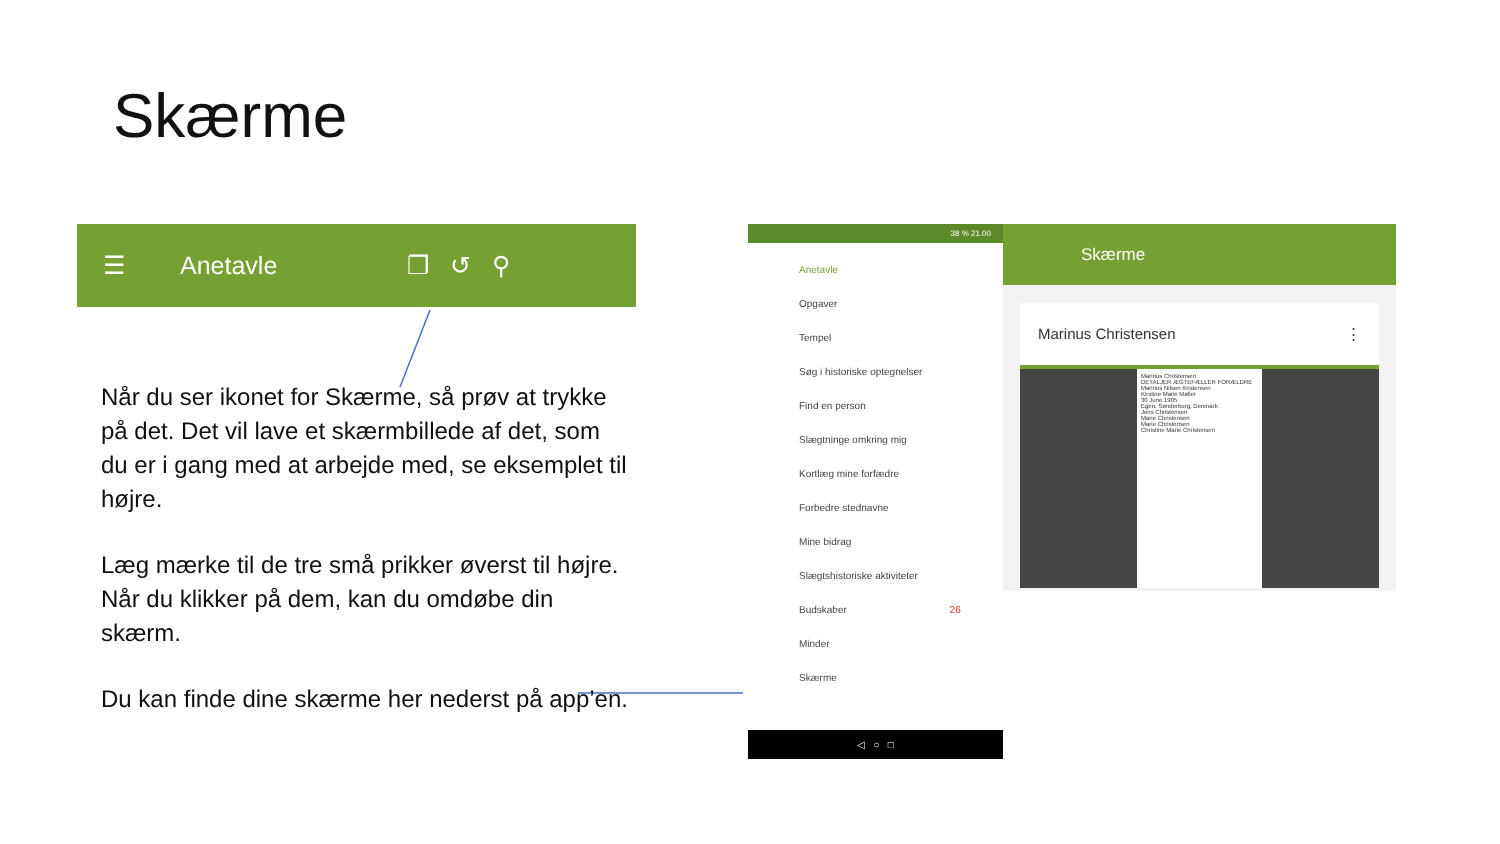Skærme
☰ Anetavle ❐ ↺ ⚲
Når du ser ikonet for Skærme, så prøv at trykke på det. Det vil lave et skærmbillede af det, som du er i gang med at arbejde med, se eksemplet til højre.
Læg mærke til de tre små prikker øverst til højre. Når du klikker på dem, kan du omdøbe din skærm.
Du kan finde dine skærme her nederst på app’en.
38 % 21.00
Anetavle
Opgaver
Tempel
Søg i historiske optegnelser
Find en person
Slægtninge omkring mig
Kortlæg mine forfædre
Forbedre stednavne
Mine bidrag
Slægtshistoriske aktiviteter
Budskaber 26
Minder
Skærme
◁ ○ □
Skærme
Marinus Christensen ⋮
Marinus Christensen
DETALJER ÆGTEFÆLLER FORÆLDRE
Marinus Nilsen Kristensen
Kirstine Marie Møller
30 June 1905
Egen, Sønderborg, Denmark
Jens Christensen
Marie Christensen
Marie Christensen
Christine Marie Christensen